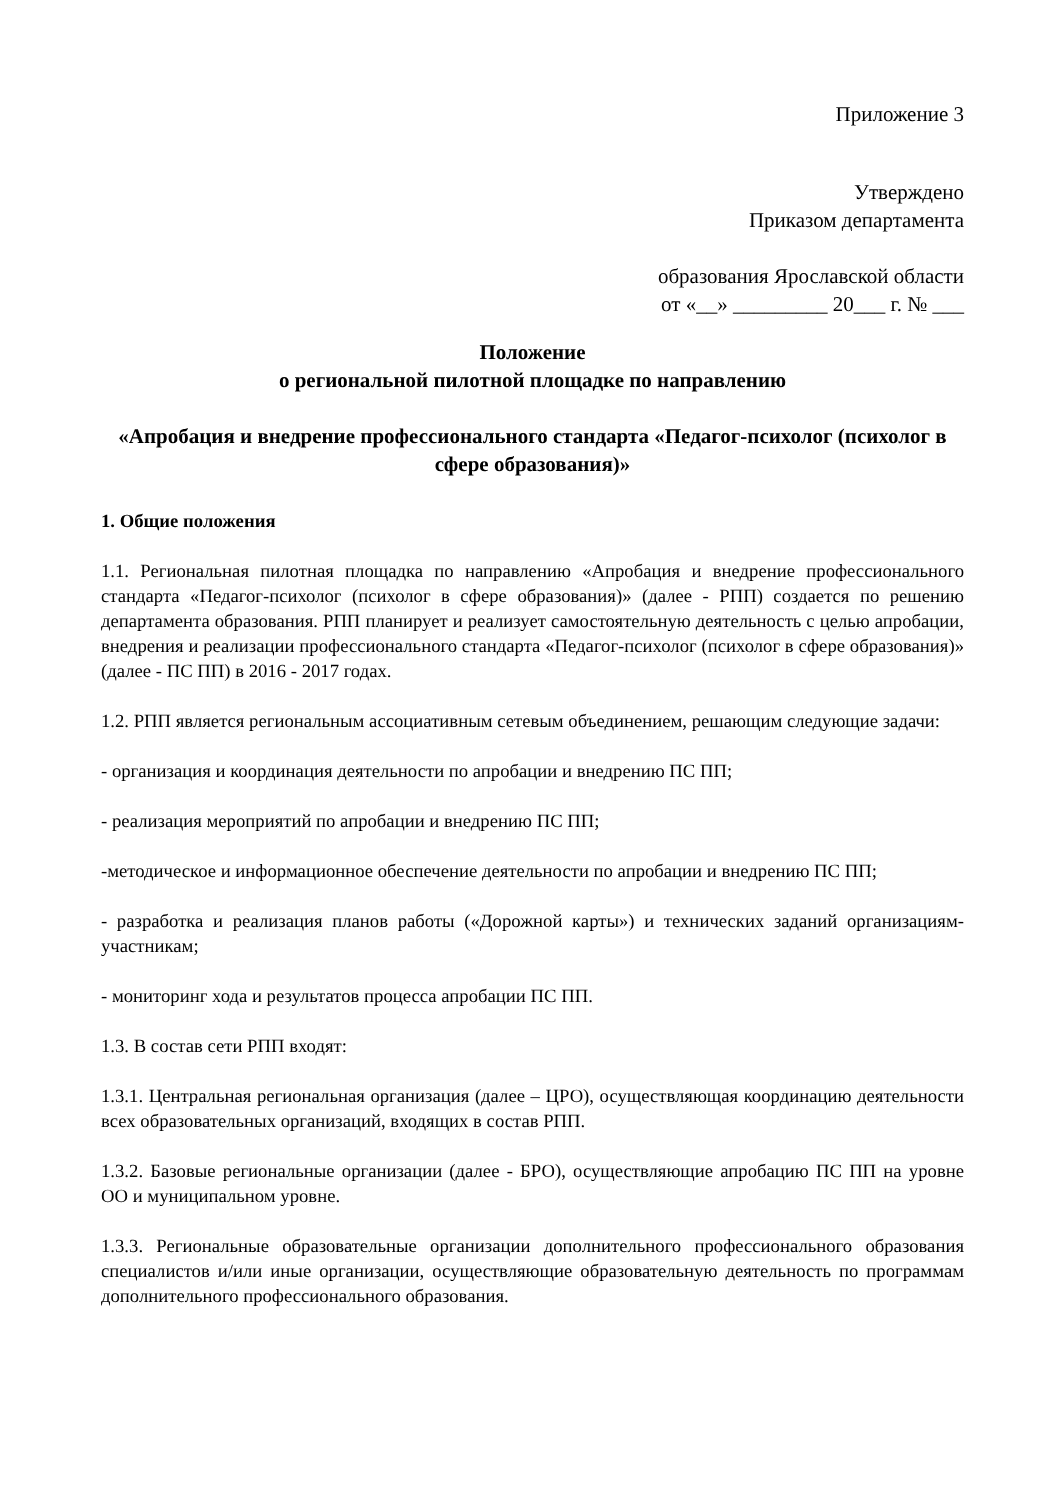Приложение 3
Утверждено
Приказом департамента
образования Ярославской области
от «__» _________ 20___ г. № ___
Положение
о региональной пилотной площадке по направлению
«Апробация и внедрение профессионального стандарта «Педагог-психолог (психолог в сфере образования)»
1. Общие положения
1.1. Региональная пилотная площадка по направлению «Апробация и внедрение профессионального стандарта «Педагог-психолог (психолог в сфере образования)» (далее - РПП) создается по решению департамента образования. РПП планирует и реализует самостоятельную деятельность с целью апробации, внедрения и реализации профессионального стандарта «Педагог-психолог (психолог в сфере образования)» (далее - ПС ПП) в 2016 - 2017 годах.
1.2. РПП является региональным ассоциативным сетевым объединением, решающим следующие задачи:
- организация и координация деятельности по апробации и внедрению ПС ПП;
- реализация мероприятий по апробации и внедрению ПС ПП;
-методическое и информационное обеспечение деятельности по апробации и внедрению ПС ПП;
- разработка и реализация планов работы («Дорожной карты») и технических заданий организациям-участникам;
- мониторинг хода и результатов процесса апробации ПС ПП.
1.3. В состав сети РПП входят:
1.3.1. Центральная региональная организация (далее – ЦРО), осуществляющая координацию деятельности всех образовательных организаций, входящих в состав РПП.
1.3.2. Базовые региональные организации (далее - БРО), осуществляющие апробацию ПС ПП на уровне ОО и муниципальном уровне.
1.3.3. Региональные образовательные организации дополнительного профессионального образования специалистов и/или иные организации, осуществляющие образовательную деятельность по программам дополнительного профессионального образования.